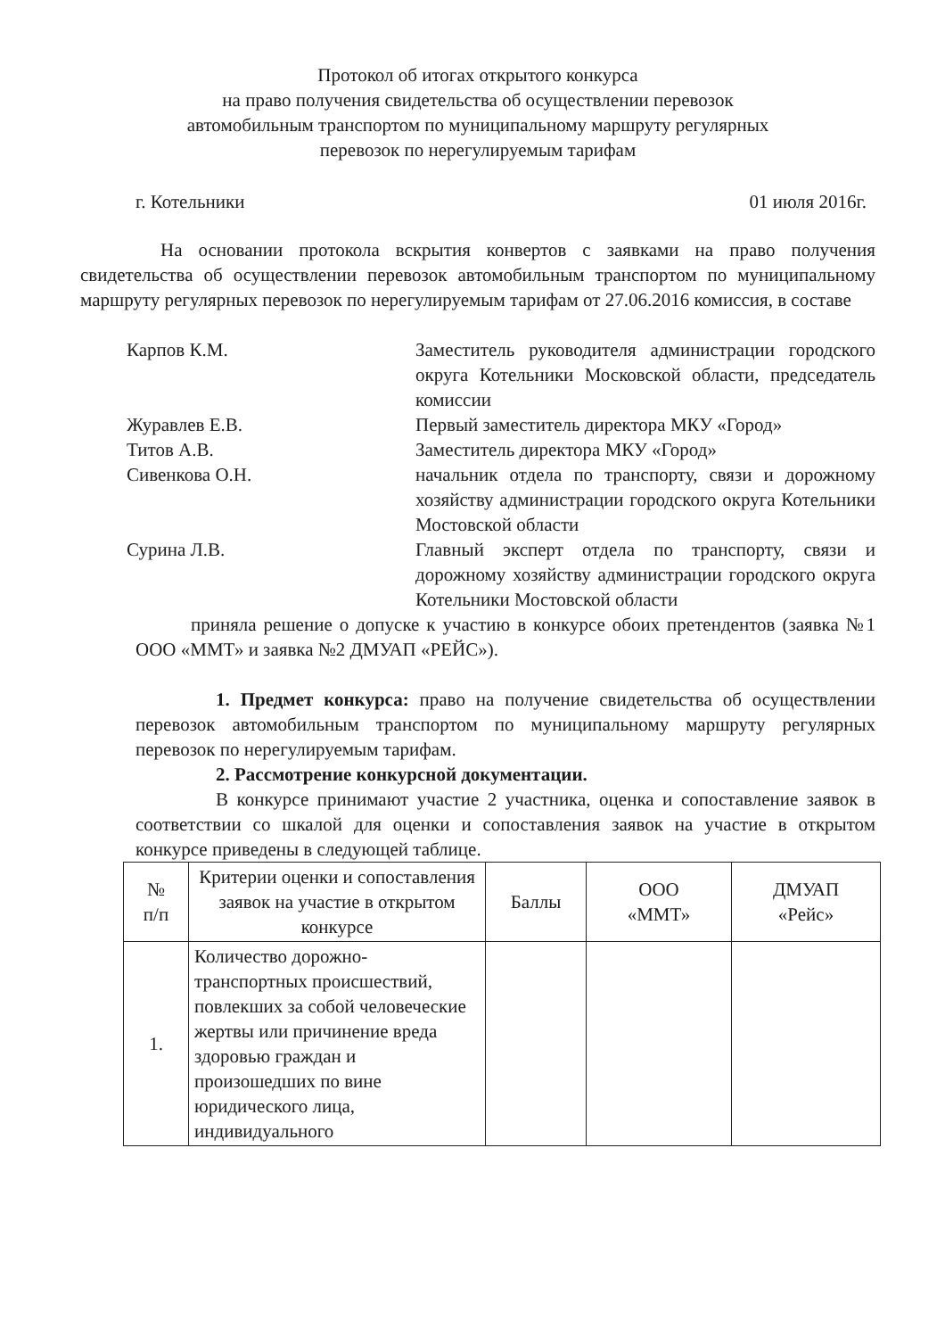Протокол об итогах открытого конкурса
на право получения свидетельства об осуществлении перевозок
автомобильным транспортом по муниципальному маршруту регулярных
перевозок по нерегулируемым тарифам
г. Котельники 01 июля 2016г.
На основании протокола вскрытия конвертов с заявками на право получения свидетельства об осуществлении перевозок автомобильным транспортом по муниципальному маршруту регулярных перевозок по нерегулируемым тарифам от 27.06.2016 комиссия, в составе
Карпов К.М. Заместитель руководителя администрации городского округа Котельники Московской области, председатель комиссии
Журавлев Е.В. Первый заместитель директора МКУ «Город»
Титов А.В. Заместитель директора МКУ «Город»
Сивенкова О.Н. начальник отдела по транспорту, связи и дорожному хозяйству администрации городского округа Котельники Мостовской области
Сурина Л.В. Главный эксперт отдела по транспорту, связи и дорожному хозяйству администрации городского округа Котельники Мостовской области
приняла решение о допуске к участию в конкурсе обоих претендентов (заявка №1 ООО «ММТ» и заявка №2 ДМУАП «РЕЙС»).
1. Предмет конкурса: право на получение свидетельства об осуществлении перевозок автомобильным транспортом по муниципальному маршруту регулярных перевозок по нерегулируемым тарифам.
2. Рассмотрение конкурсной документации.
В конкурсе принимают участие 2 участника, оценка и сопоставление заявок в соответствии со шкалой для оценки и сопоставления заявок на участие в открытом конкурсе приведены в следующей таблице.
| № п/п | Критерии оценки и сопоставления заявок на участие в открытом конкурсе | Баллы | ООО «ММТ» | ДМУАП «Рейс» |
| --- | --- | --- | --- | --- |
| 1. | Количество дорожно-транспортных происшествий, повлекших за собой человеческие жертвы или причинение вреда здоровью граждан и произошедших по вине юридического лица, индивидуального | | | |